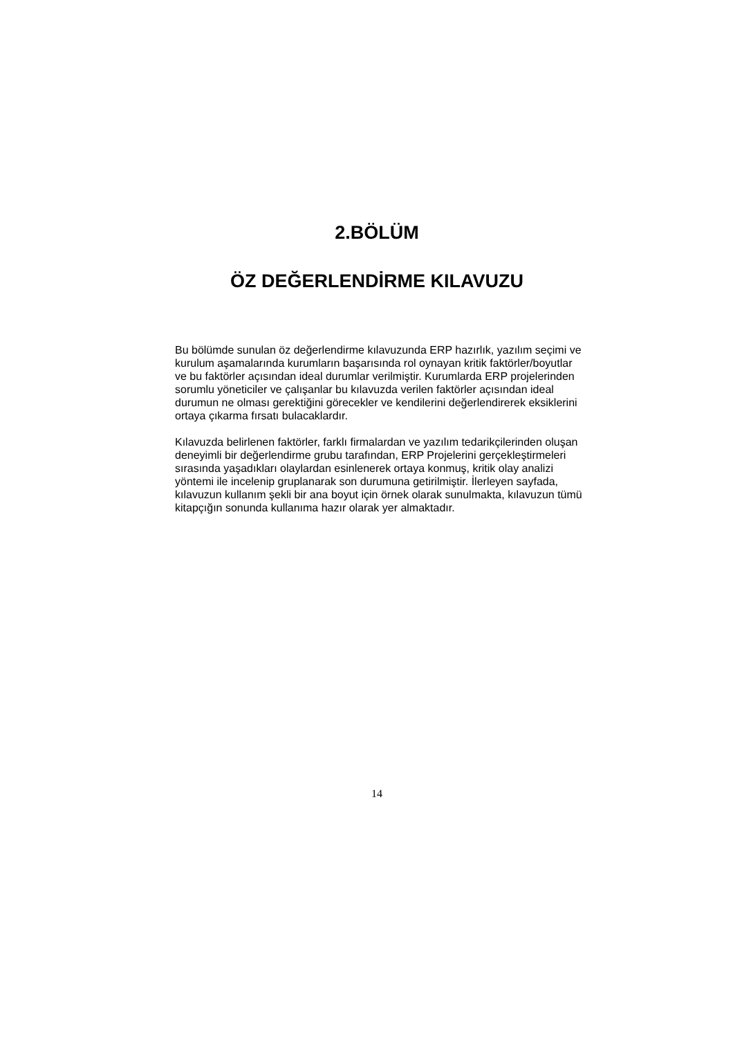2.BÖLÜM
ÖZ DEĞERLENDİRME KILAVUZU
Bu bölümde sunulan öz değerlendirme kılavuzunda ERP hazırlık, yazılım seçimi ve kurulum aşamalarında kurumların başarısında rol oynayan kritik faktörler/boyutlar ve bu faktörler açısından ideal durumlar verilmiştir. Kurumlarda ERP projelerinden sorumlu yöneticiler ve çalışanlar bu kılavuzda verilen faktörler açısından ideal durumun ne olması gerektiğini görecekler ve kendilerini değerlendirerek eksiklerini ortaya çıkarma fırsatı bulacaklardır.
Kılavuzda belirlenen faktörler, farklı firmalardan ve yazılım tedarikçilerinden oluşan deneyimli bir değerlendirme grubu tarafından, ERP Projelerini gerçekleştirmeleri sırasında yaşadıkları olaylardan esinlenerek ortaya konmuş, kritik olay analizi yöntemi ile incelenip gruplanarak son durumuna getirilmiştir. İlerleyen sayfada, kılavuzun kullanım şekli bir ana boyut için örnek olarak sunulmakta, kılavuzun tümü kitapçığın sonunda kullanıma hazır olarak yer almaktadır.
14